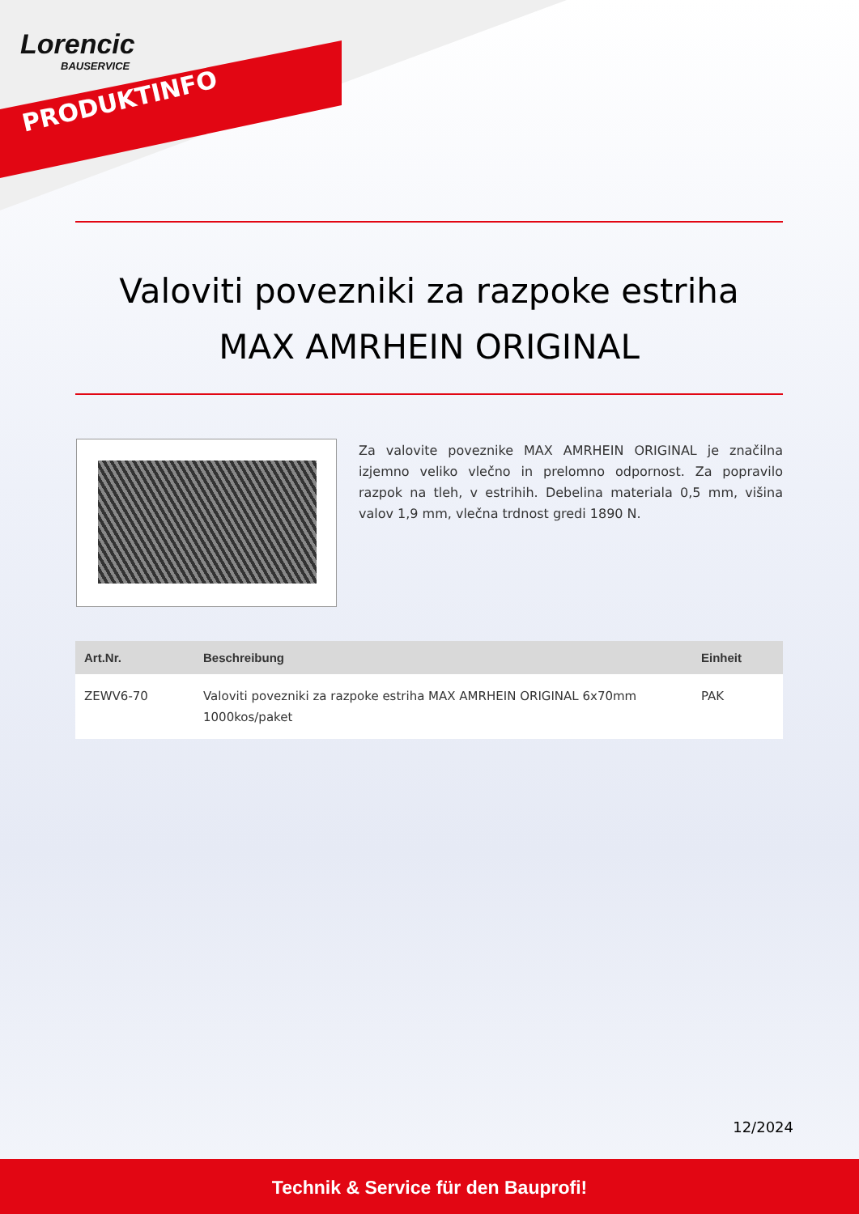Lorencic
BAUSERVICE
PRODUKTINFO
Valoviti povezniki za razpoke estriha
MAX AMRHEIN ORIGINAL
Za valovite poveznike MAX AMRHEIN ORIGINAL je značilna izjemno veliko vlečno in prelomno odpornost. Za popravilo razpok na tleh, v estrihih. Debelina materiala 0,5 mm, višina valov 1,9 mm, vlečna trdnost gredi 1890 N.
| Art.Nr. | Beschreibung | Einheit |
| --- | --- | --- |
| ZEWV6-70 | Valoviti povezniki za razpoke estriha MAX AMRHEIN ORIGINAL 6x70mm 1000kos/paket | PAK |
12/2024
Technik & Service für den Bauprofi!